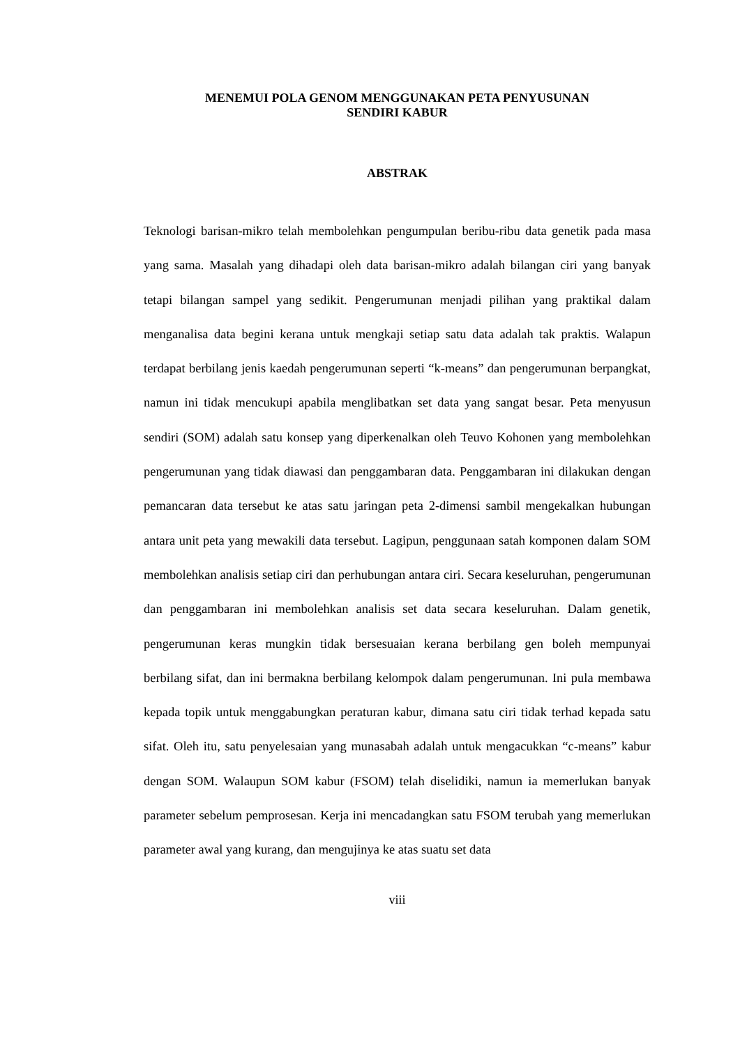MENEMUI POLA GENOM MENGGUNAKAN PETA PENYUSUNAN
SENDIRI KABUR
ABSTRAK
Teknologi barisan-mikro telah membolehkan pengumpulan beribu-ribu data genetik pada masa yang sama. Masalah yang dihadapi oleh data barisan-mikro adalah bilangan ciri yang banyak tetapi bilangan sampel yang sedikit. Pengerumunan menjadi pilihan yang praktikal dalam menganalisa data begini kerana untuk mengkaji setiap satu data adalah tak praktis. Walapun terdapat berbilang jenis kaedah pengerumunan seperti “k-means” dan pengerumunan berpangkat, namun ini tidak mencukupi apabila menglibatkan set data yang sangat besar. Peta menyusun sendiri (SOM) adalah satu konsep yang diperkenalkan oleh Teuvo Kohonen yang membolehkan pengerumunan yang tidak diawasi dan penggambaran data. Penggambaran ini dilakukan dengan pemancaran data tersebut ke atas satu jaringan peta 2-dimensi sambil mengekalkan hubungan antara unit peta yang mewakili data tersebut. Lagipun, penggunaan satah komponen dalam SOM membolehkan analisis setiap ciri dan perhubungan antara ciri. Secara keseluruhan, pengerumunan dan penggambaran ini membolehkan analisis set data secara keseluruhan. Dalam genetik, pengerumunan keras mungkin tidak bersesuaian kerana berbilang gen boleh mempunyai berbilang sifat, dan ini bermakna berbilang kelompok dalam pengerumunan. Ini pula membawa kepada topik untuk menggabungkan peraturan kabur, dimana satu ciri tidak terhad kepada satu sifat. Oleh itu, satu penyelesaian yang munasabah adalah untuk mengacukkan “c-means” kabur dengan SOM. Walaupun SOM kabur (FSOM) telah diselidiki, namun ia memerlukan banyak parameter sebelum pemprosesan. Kerja ini mencadangkan satu FSOM terubah yang memerlukan parameter awal yang kurang, dan mengujinya ke atas suatu set data
viii